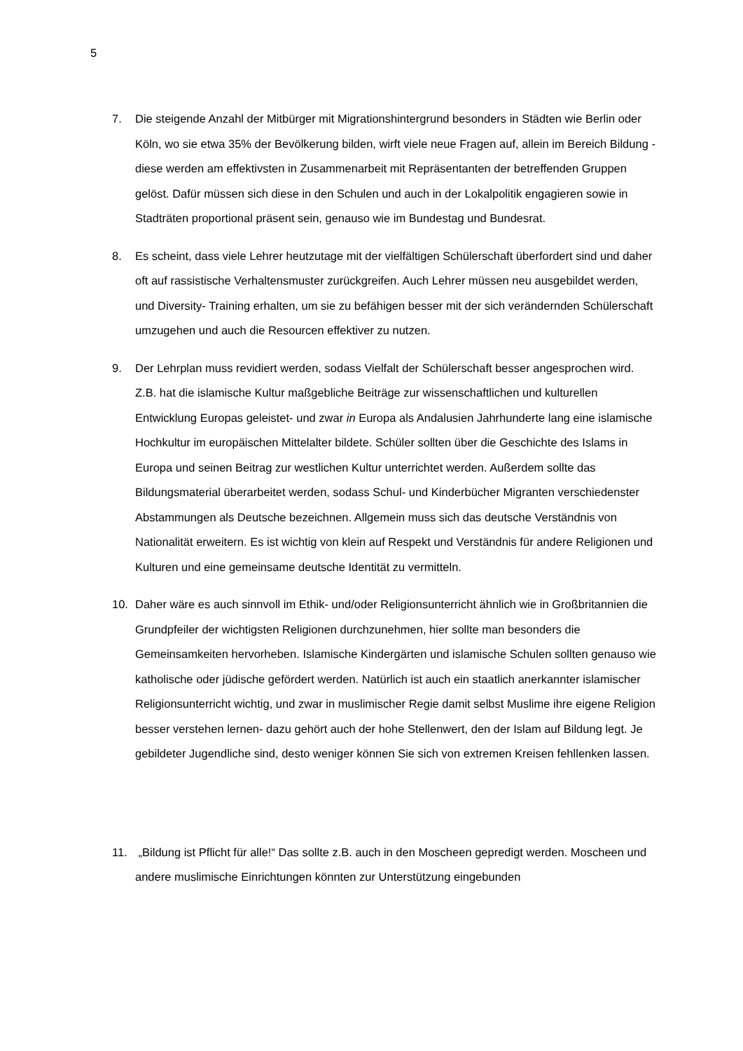5
7. Die steigende Anzahl der Mitbürger mit Migrationshintergrund besonders in Städten wie Berlin oder Köln, wo sie etwa 35% der Bevölkerung bilden, wirft viele neue Fragen auf, allein im Bereich Bildung - diese werden am effektivsten in Zusammenarbeit mit Repräsentanten der betreffenden Gruppen gelöst. Dafür müssen sich diese in den Schulen und auch in der Lokalpolitik engagieren sowie in Stadträten proportional präsent sein, genauso wie im Bundestag und Bundesrat.
8. Es scheint, dass viele Lehrer heutzutage mit der vielfältigen Schülerschaft überfordert sind und daher oft auf rassistische Verhaltensmuster zurückgreifen. Auch Lehrer müssen neu ausgebildet werden, und Diversity- Training erhalten, um sie zu befähigen besser mit der sich verändernden Schülerschaft umzugehen und auch die Resourcen effektiver zu nutzen.
9. Der Lehrplan muss revidiert werden, sodass Vielfalt der Schülerschaft besser angesprochen wird. Z.B. hat die islamische Kultur maßgebliche Beiträge zur wissenschaftlichen und kulturellen Entwicklung Europas geleistet- und zwar in Europa als Andalusien Jahrhunderte lang eine islamische Hochkultur im europäischen Mittelalter bildete. Schüler sollten über die Geschichte des Islams in Europa und seinen Beitrag zur westlichen Kultur unterrichtet werden. Außerdem sollte das Bildungsmaterial überarbeitet werden, sodass Schul- und Kinderbücher Migranten verschiedenster Abstammungen als Deutsche bezeichnen. Allgemein muss sich das deutsche Verständnis von Nationalität erweitern. Es ist wichtig von klein auf Respekt und Verständnis für andere Religionen und Kulturen und eine gemeinsame deutsche Identität zu vermitteln.
10. Daher wäre es auch sinnvoll im Ethik- und/oder Religionsunterricht ähnlich wie in Großbritannien die Grundpfeiler der wichtigsten Religionen durchzunehmen, hier sollte man besonders die Gemeinsamkeiten hervorheben. Islamische Kindergärten und islamische Schulen sollten genauso wie katholische oder jüdische gefördert werden. Natürlich ist auch ein staatlich anerkannter islamischer Religionsunterricht wichtig, und zwar in muslimischer Regie damit selbst Muslime ihre eigene Religion besser verstehen lernen- dazu gehört auch der hohe Stellenwert, den der Islam auf Bildung legt. Je gebildeter Jugendliche sind, desto weniger können Sie sich von extremen Kreisen fehllenken lassen.
11. „Bildung ist Pflicht für alle!“ Das sollte z.B. auch in den Moscheen gepredigt werden. Moscheen und andere muslimische Einrichtungen könnten zur Unterstützung eingebunden